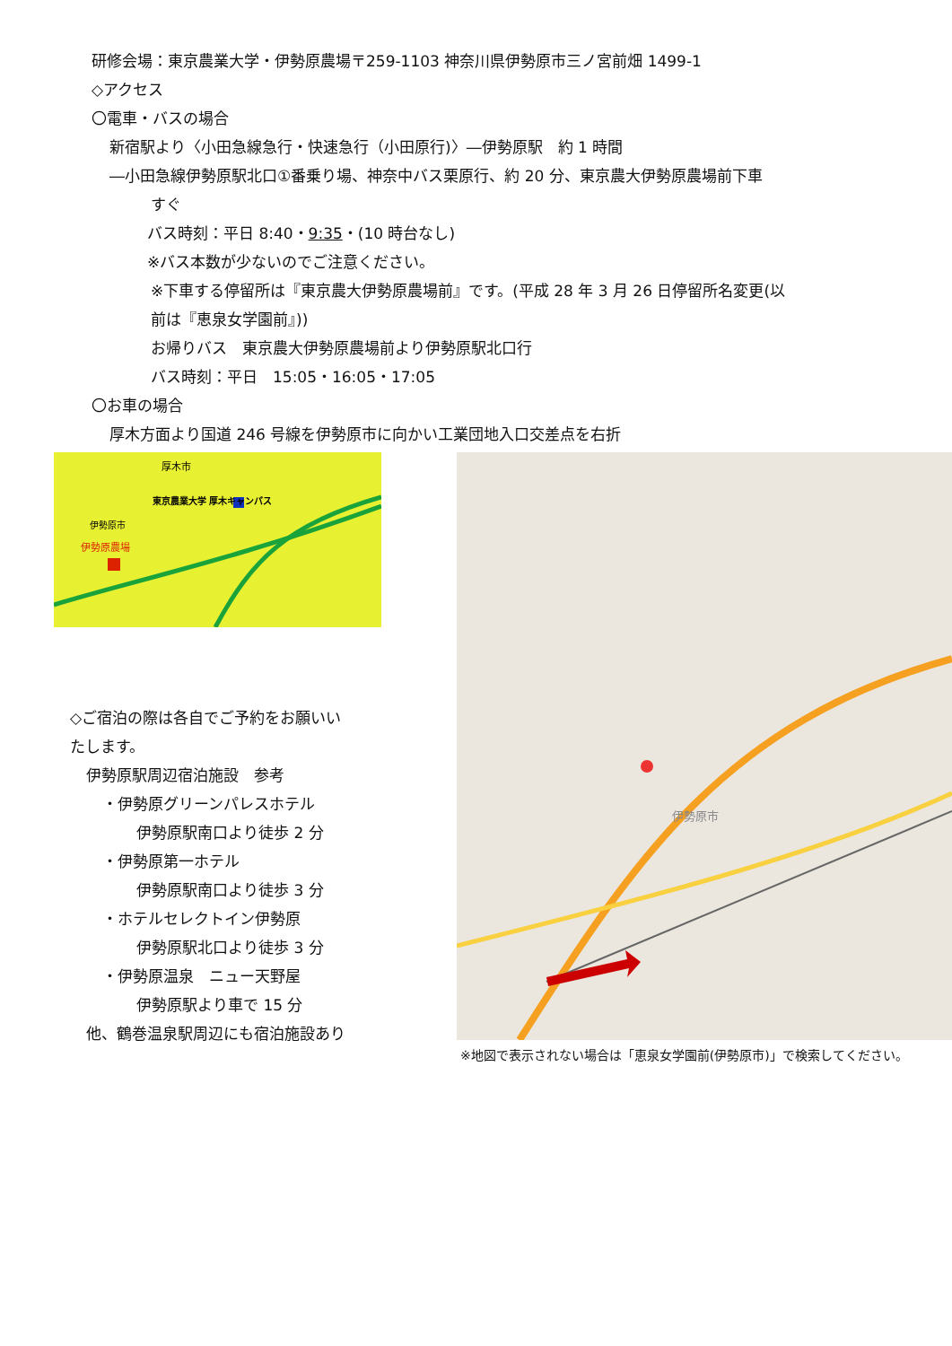研修会場：東京農業大学・伊勢原農場〒259-1103 神奈川県伊勢原市三ノ宮前畑 1499-1
◇アクセス
〇電車・バスの場合
新宿駅より〈小田急線急行・快速急行（小田原行)〉―伊勢原駅　約 1 時間
―小田急線伊勢原駅北口①番乗り場、神奈中バス栗原行、約 20 分、東京農大伊勢原農場前下車
すぐ
バス時刻：平日 8:40・9:35・(10 時台なし)
※バス本数が少ないのでご注意ください。
※下車する停留所は『東京農大伊勢原農場前』です。(平成 28 年 3 月 26 日停留所名変更(以
前は『恵泉女学園前』))
お帰りバス　東京農大伊勢原農場前より伊勢原駅北口行
バス時刻：平日　15:05・16:05・17:05
〇お車の場合
厚木方面より国道 246 号線を伊勢原市に向かい工業団地入口交差点を右折
厚木市
東京農業大学 厚木キャンパス
伊勢原市
伊勢原農場
◇ご宿泊の際は各自でご予約をお願いい
たします。
伊勢原駅周辺宿泊施設　参考
・伊勢原グリーンパレスホテル
伊勢原駅南口より徒歩 2 分
・伊勢原第一ホテル
伊勢原駅南口より徒歩 3 分
・ホテルセレクトイン伊勢原
伊勢原駅北口より徒歩 3 分
・伊勢原温泉　ニュー天野屋
伊勢原駅より車で 15 分
他、鶴巻温泉駅周辺にも宿泊施設あり
伊勢原市
※地図で表示されない場合は「恵泉女学園前(伊勢原市)」で検索してください。